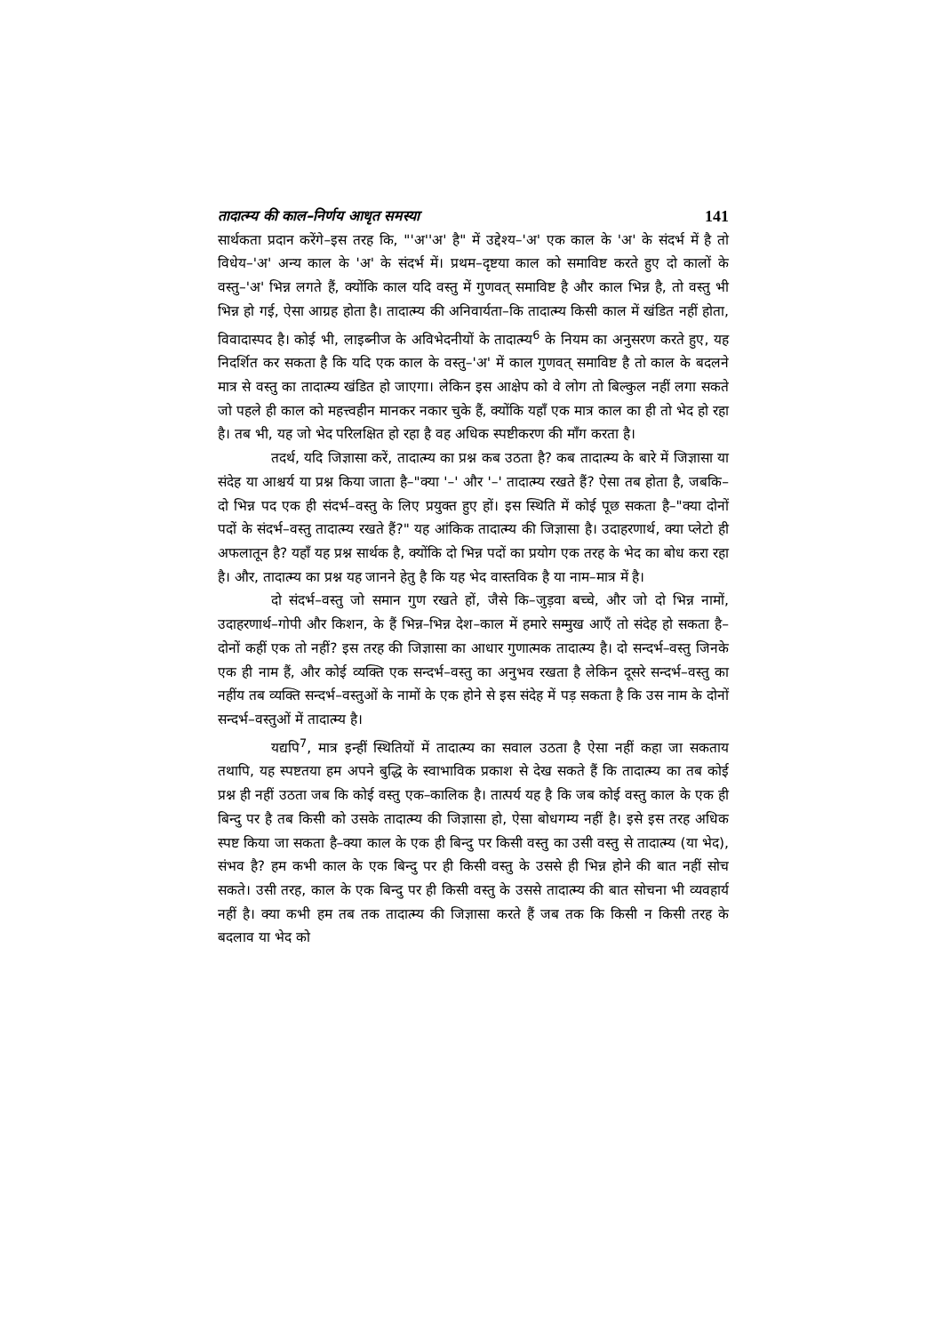तादात्म्य की काल–निर्णय आधृत समस्या 141
सार्थकता प्रदान करेंगे–इस तरह कि, "'अ''अ' है" में उद्देश्य–'अ' एक काल के 'अ' के संदर्भ में है तो विधेय–'अ' अन्य काल के 'अ' के संदर्भ में। प्रथम–दृष्टया काल को समाविष्ट करते हुए दो कालों के वस्तु–'अ' भिन्न लगते हैं, क्योंकि काल यदि वस्तु में गुणवत् समाविष्ट है और काल भिन्न है, तो वस्तु भी भिन्न हो गई, ऐसा आग्रह होता है। तादात्म्य की अनिवार्यता–कि तादात्म्य किसी काल में खंडित नहीं होता, विवादास्पद है। कोई भी, लाइब्नीज के अविभेदनीयों के तादात्म्य<sup>6</sup> के नियम का अनुसरण करते हुए, यह निदर्शित कर सकता है कि यदि एक काल के वस्तु–'अ' में काल गुणवत् समाविष्ट है तो काल के बदलने मात्र से वस्तु का तादात्म्य खंडित हो जाएगा। लेकिन इस आक्षेप को वे लोग तो बिल्कुल नहीं लगा सकते जो पहले ही काल को महत्त्वहीन मानकर नकार चुके हैं, क्योंकि यहाँ एक मात्र काल का ही तो भेद हो रहा है। तब भी, यह जो भेद परिलक्षित हो रहा है वह अधिक स्पष्टीकरण की माँग करता है।
तदर्थ, यदि जिज्ञासा करें, तादात्म्य का प्रश्न कब उठता है? कब तादात्म्य के बारे में जिज्ञासा या संदेह या आश्चर्य या प्रश्न किया जाता है–"क्या '–' और '–' तादात्म्य रखते हैं? ऐसा तब होता है, जबकि–दो भिन्न पद एक ही संदर्भ–वस्तु के लिए प्रयुक्त हुए हों। इस स्थिति में कोई पूछ सकता है–"क्या दोनों पदों के संदर्भ–वस्तु तादात्म्य रखते हैं?" यह आंकिक तादात्म्य की जिज्ञासा है। उदाहरणार्थ, क्या प्लेटो ही अफलातून है? यहाँ यह प्रश्न सार्थक है, क्योंकि दो भिन्न पदों का प्रयोग एक तरह के भेद का बोध करा रहा है। और, तादात्म्य का प्रश्न यह जानने हेतु है कि यह भेद वास्तविक है या नाम–मात्र में है।
दो संदर्भ–वस्तु जो समान गुण रखते हों, जैसे कि–जुड़वा बच्चे, और जो दो भिन्न नामों, उदाहरणार्थ–गोपी और किशन, के हैं भिन्न–भिन्न देश–काल में हमारे सम्मुख आएँ तो संदेह हो सकता है–दोनों कहीं एक तो नहीं? इस तरह की जिज्ञासा का आधार गुणात्मक तादात्म्य है। दो सन्दर्भ–वस्तु जिनके एक ही नाम हैं, और कोई व्यक्ति एक सन्दर्भ–वस्तु का अनुभव रखता है लेकिन दूसरे सन्दर्भ–वस्तु का नहींय तब व्यक्ति सन्दर्भ–वस्तुओं के नामों के एक होने से इस संदेह में पड़ सकता है कि उस नाम के दोनों सन्दर्भ–वस्तुओं में तादात्म्य है।
यद्यपि<sup>7</sup>, मात्र इन्हीं स्थितियों में तादात्म्य का सवाल उठता है ऐसा नहीं कहा जा सकताय तथापि, यह स्पष्टतया हम अपने बुद्धि के स्वाभाविक प्रकाश से देख सकते हैं कि तादात्म्य का तब कोई प्रश्न ही नहीं उठता जब कि कोई वस्तु एक–कालिक है। तात्पर्य यह है कि जब कोई वस्तु काल के एक ही बिन्दु पर है तब किसी को उसके तादात्म्य की जिज्ञासा हो, ऐसा बोधगम्य नहीं है। इसे इस तरह अधिक स्पष्ट किया जा सकता है–क्या काल के एक ही बिन्दु पर किसी वस्तु का उसी वस्तु से तादात्म्य (या भेद), संभव है? हम कभी काल के एक बिन्दु पर ही किसी वस्तु के उससे ही भिन्न होने की बात नहीं सोच सकते। उसी तरह, काल के एक बिन्दु पर ही किसी वस्तु के उससे तादात्म्य की बात सोचना भी व्यवहार्य नहीं है। क्या कभी हम तब तक तादात्म्य की जिज्ञासा करते हैं जब तक कि किसी न किसी तरह के बदलाव या भेद को